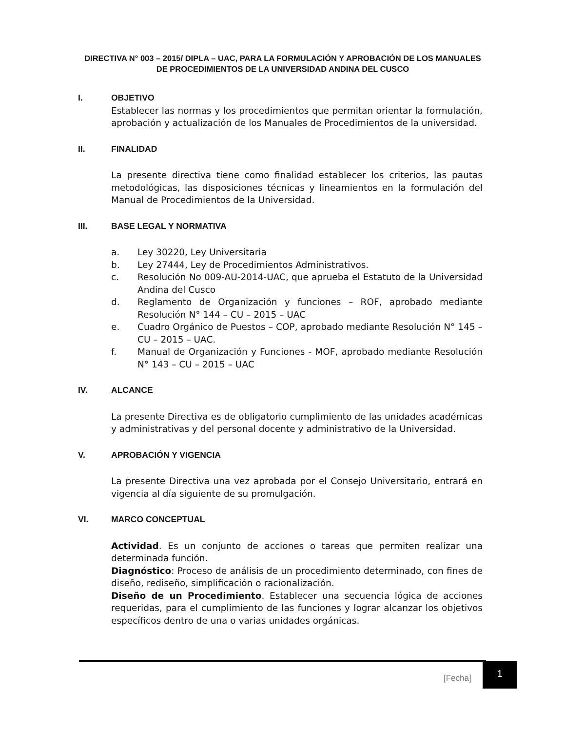DIRECTIVA N° 003 – 2015/ DIPLA – UAC, PARA LA FORMULACIÓN Y APROBACIÓN DE LOS MANUALES DE PROCEDIMIENTOS DE LA UNIVERSIDAD ANDINA DEL CUSCO
I. OBJETIVO
Establecer las normas y los procedimientos que permitan orientar la formulación, aprobación y actualización de los Manuales de Procedimientos de la universidad.
II. FINALIDAD
La presente directiva tiene como finalidad establecer los criterios, las pautas metodológicas, las disposiciones técnicas y lineamientos en la formulación del Manual de Procedimientos de la Universidad.
III. BASE LEGAL Y NORMATIVA
a. Ley 30220, Ley Universitaria
b. Ley 27444, Ley de Procedimientos Administrativos.
c. Resolución No 009-AU-2014-UAC, que aprueba el Estatuto de la Universidad Andina del Cusco
d. Reglamento de Organización y funciones – ROF, aprobado mediante Resolución N° 144 – CU – 2015 – UAC
e. Cuadro Orgánico de Puestos – COP, aprobado mediante Resolución N° 145 – CU – 2015 – UAC.
f. Manual de Organización y Funciones - MOF, aprobado mediante Resolución N° 143 – CU – 2015 – UAC
IV. ALCANCE
La presente Directiva es de obligatorio cumplimiento de las unidades académicas y administrativas y del personal docente y administrativo de la Universidad.
V. APROBACIÓN Y VIGENCIA
La presente Directiva una vez aprobada por el Consejo Universitario, entrará en vigencia al día siguiente de su promulgación.
VI. MARCO CONCEPTUAL
Actividad. Es un conjunto de acciones o tareas que permiten realizar una determinada función.
Diagnóstico: Proceso de análisis de un procedimiento determinado, con fines de diseño, rediseño, simplificación o racionalización.
Diseño de un Procedimiento. Establecer una secuencia lógica de acciones requeridas, para el cumplimiento de las funciones y lograr alcanzar los objetivos específicos dentro de una o varias unidades orgánicas.
[Fecha]
1